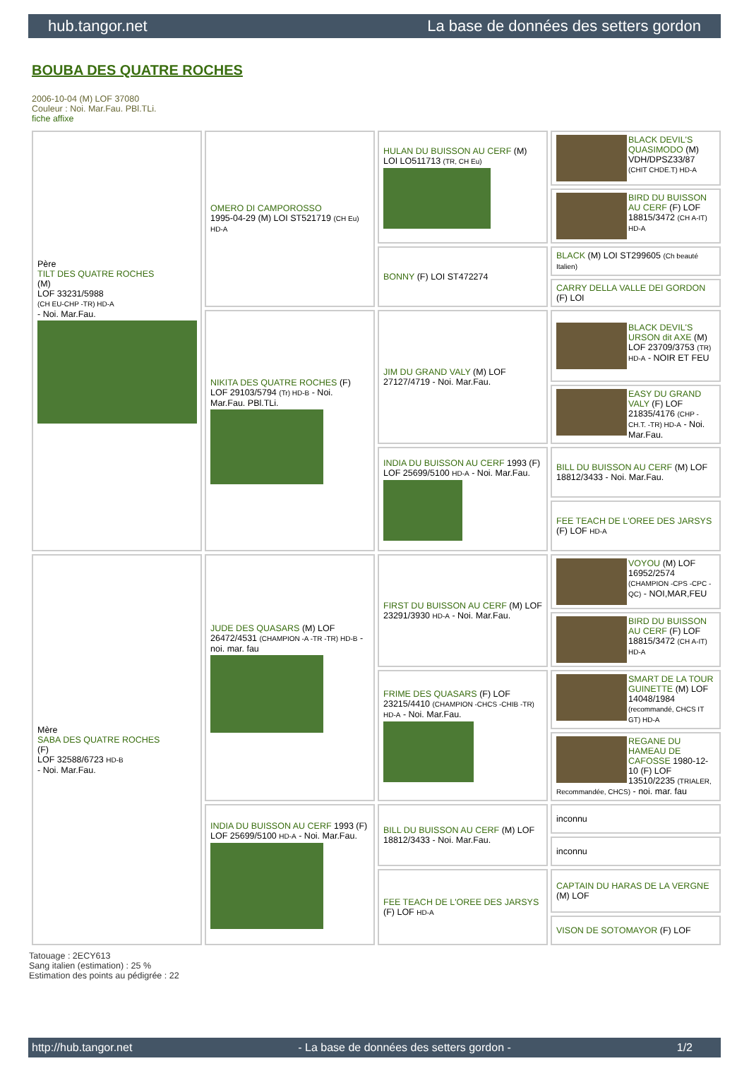hub.tangor.net La base de données des setters gordon
BOUBA DES QUATRE ROCHES
2006-10-04 (M) LOF 37080
Couleur : Noi. Mar.Fau. PBl.TLi.
fiche affixe
| Père TILT DES QUATRE ROCHES (M) LOF 33231/5988 (CH EU-CHP -TR) HD-A - Noi. Mar.Fau. | OMERO DI CAMPOROSSO 1995-04-29 (M) LOI ST521719 (CH Eu) HD-A | HULAN DU BUISSON AU CERF (M) LOI LO511713 (TR, CH Eu) | BLACK DEVIL'S QUASIMODO (M) VDH/DPSZ33/87 (CHIT CHDE.T) HD-A |
| | | | BIRD DU BUISSON AU CERF (F) LOF 18815/3472 (CH A-IT) HD-A |
| | | BONNY (F) LOI ST472274 | BLACK (M) LOI ST299605 (Ch beauté Italien) |
| | | | CARRY DELLA VALLE DEI GORDON (F) LOI |
| | NIKITA DES QUATRE ROCHES (F) LOF 29103/5794 (Tr) HD-B - Noi. Mar.Fau. PBl.TLi. | JIM DU GRAND VALY (M) LOF 27127/4719 - Noi. Mar.Fau. | BLACK DEVIL'S URSON dit AXE (M) LOF 23709/3753 (TR) HD-A - NOIR ET FEU |
| | | | EASY DU GRAND VALY (F) LOF 21835/4176 (CHP -CH.T. -TR) HD-A - Noi. Mar.Fau. |
| | | INDIA DU BUISSON AU CERF 1993 (F) LOF 25699/5100 HD-A - Noi. Mar.Fau. | BILL DU BUISSON AU CERF (M) LOF 18812/3433 - Noi. Mar.Fau. |
| | | | FEE TEACH DE L'OREE DES JARSYS (F) LOF HD-A |
| Mère SABA DES QUATRE ROCHES (F) LOF 32588/6723 HD-B - Noi. Mar.Fau. | JUDE DES QUASARS (M) LOF 26472/4531 (CHAMPION -A -TR -TR) HD-B - noi. mar. fau | FIRST DU BUISSON AU CERF (M) LOF 23291/3930 HD-A - Noi. Mar.Fau. | VOYOU (M) LOF 16952/2574 (CHAMPION -CPS -CPC -QC) - NOI,MAR,FEU |
| | | | BIRD DU BUISSON AU CERF (F) LOF 18815/3472 (CH A-IT) HD-A |
| | | FRIME DES QUASARS (F) LOF 23215/4410 (CHAMPION -CHCS -CHIB -TR) HD-A - Noi. Mar.Fau. | SMART DE LA TOUR GUINETTE (M) LOF 14048/1984 (recommandé, CHCS IT GT) HD-A |
| | | | REGANE DU HAMEAU DE CAFOSSE 1980-12-10 (F) LOF 13510/2235 (TRIALER, Recommandée, CHCS) - noi. mar. fau |
| | INDIA DU BUISSON AU CERF 1993 (F) LOF 25699/5100 HD-A - Noi. Mar.Fau. | BILL DU BUISSON AU CERF (M) LOF 18812/3433 - Noi. Mar.Fau. | inconnu |
| | | | inconnu |
| | | FEE TEACH DE L'OREE DES JARSYS (F) LOF HD-A | CAPTAIN DU HARAS DE LA VERGNE (M) LOF |
| | | | VISON DE SOTOMAYOR (F) LOF |
Tatouage : 2ECY613
Sang italien (estimation) : 25 %
Estimation des points au pédigrée : 22
http://hub.tangor.net - La base de données des setters gordon - 1/2